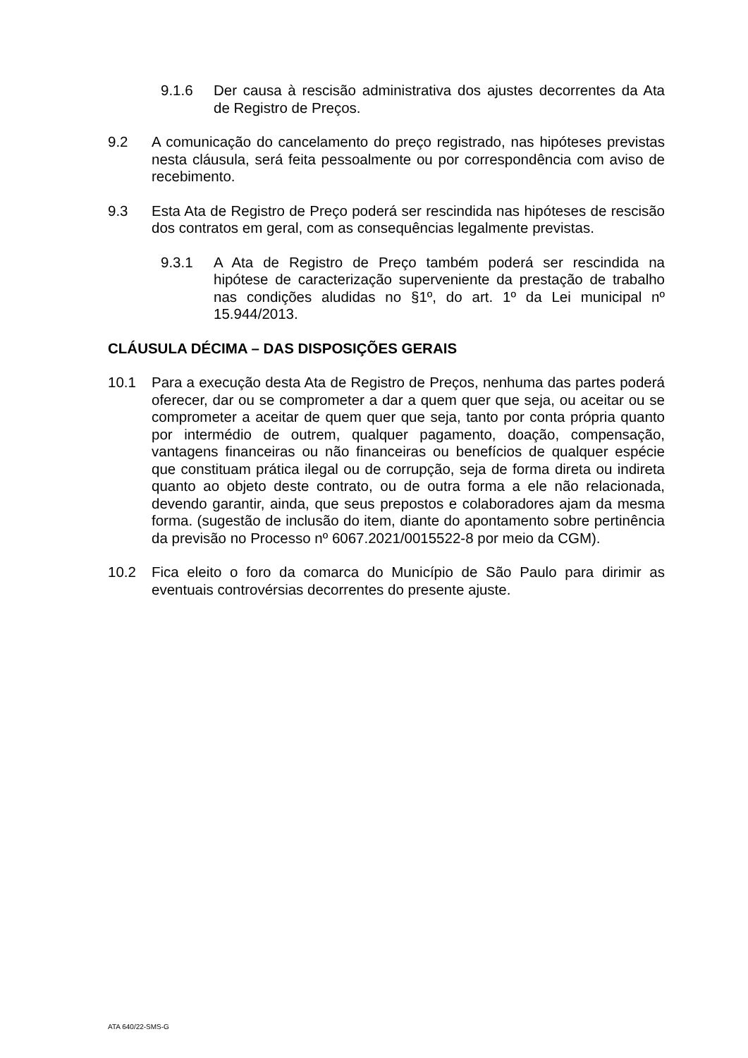9.1.6 Der causa à rescisão administrativa dos ajustes decorrentes da Ata de Registro de Preços.
9.2 A comunicação do cancelamento do preço registrado, nas hipóteses previstas nesta cláusula, será feita pessoalmente ou por correspondência com aviso de recebimento.
9.3 Esta Ata de Registro de Preço poderá ser rescindida nas hipóteses de rescisão dos contratos em geral, com as consequências legalmente previstas.
9.3.1 A Ata de Registro de Preço também poderá ser rescindida na hipótese de caracterização superveniente da prestação de trabalho nas condições aludidas no §1º, do art. 1º da Lei municipal nº 15.944/2013.
CLÁUSULA DÉCIMA – DAS DISPOSIÇÕES GERAIS
10.1 Para a execução desta Ata de Registro de Preços, nenhuma das partes poderá oferecer, dar ou se comprometer a dar a quem quer que seja, ou aceitar ou se comprometer a aceitar de quem quer que seja, tanto por conta própria quanto por intermédio de outrem, qualquer pagamento, doação, compensação, vantagens financeiras ou não financeiras ou benefícios de qualquer espécie que constituam prática ilegal ou de corrupção, seja de forma direta ou indireta quanto ao objeto deste contrato, ou de outra forma a ele não relacionada, devendo garantir, ainda, que seus prepostos e colaboradores ajam da mesma forma. (sugestão de inclusão do item, diante do apontamento sobre pertinência da previsão no Processo nº 6067.2021/0015522-8 por meio da CGM).
10.2 Fica eleito o foro da comarca do Município de São Paulo para dirimir as eventuais controvérsias decorrentes do presente ajuste.
ATA 640/22-SMS-G